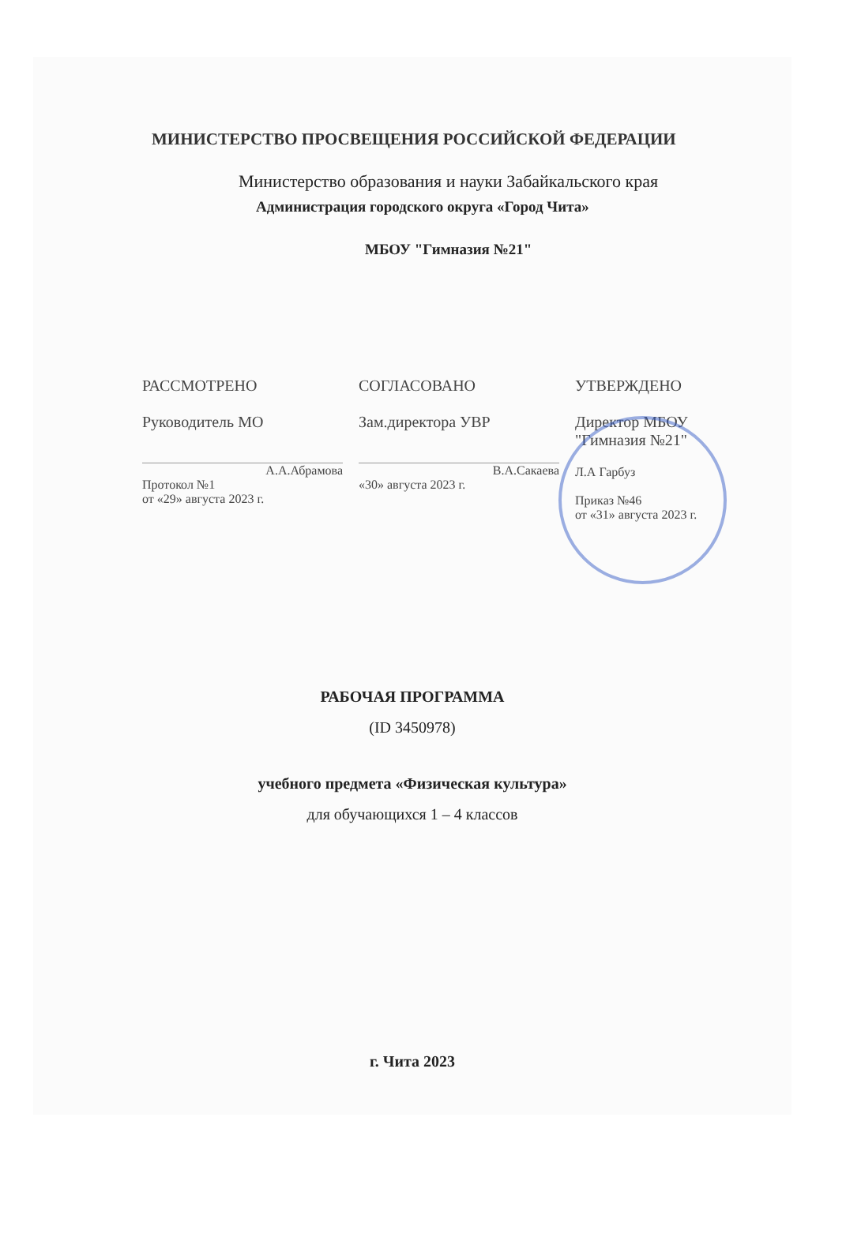МИНИСТЕРСТВО ПРОСВЕЩЕНИЯ РОССИЙСКОЙ ФЕДЕРАЦИИ
Министерство образования и науки Забайкальского края
Администрация городского округа «Город Чита»
МБОУ "Гимназия №21"
РАССМОТРЕНО
Руководитель МО
А.А.Абрамова
Протокол №1
от «29» августа 2023 г.
СОГЛАСОВАНО
Зам.директора УВР
В.А.Сакаева
«30» августа 2023 г.
УТВЕРЖДЕНО
Директор МБОУ
"Гимназия №21"
Л.А Гарбуз
Приказ №46
от «31» августа 2023 г.
РАБОЧАЯ ПРОГРАММА
(ID 3450978)
учебного предмета «Физическая культура»
для обучающихся 1 – 4 классов
г. Чита 2023